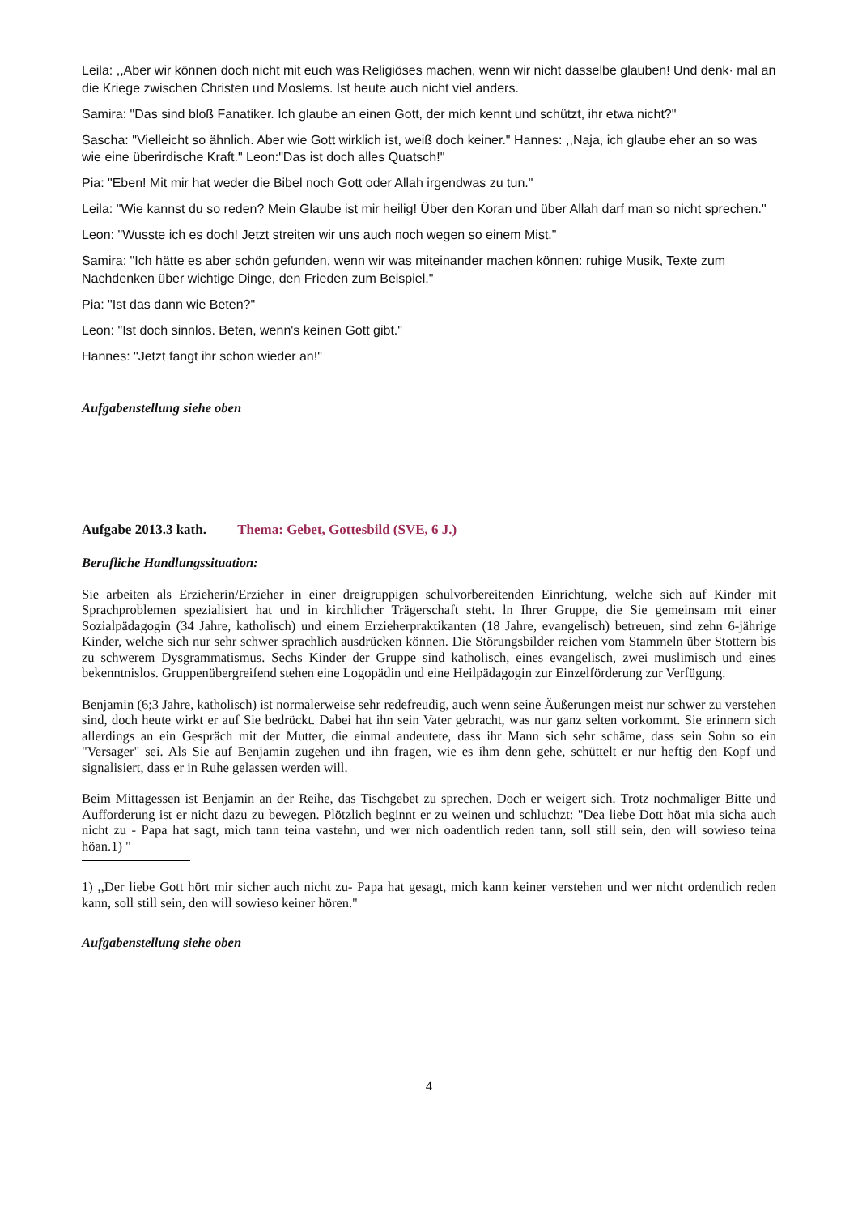Leila: ,,Aber wir können doch nicht mit euch was Religiöses machen, wenn wir nicht dasselbe glauben! Und denk· mal an die Kriege zwischen Christen und Moslems. Ist heute auch nicht viel anders.
Samira: "Das sind bloß Fanatiker. Ich glaube an einen Gott, der mich kennt und schützt, ihr etwa nicht?"
Sascha: "Vielleicht so ähnlich. Aber wie Gott wirklich ist, weiß doch keiner." Hannes: ,,Naja, ich glaube eher an so was wie eine überirdische Kraft." Leon:"Das ist doch alles Quatsch!"
Pia: "Eben! Mit mir hat weder die Bibel noch Gott oder Allah irgendwas zu tun."
Leila: "Wie kannst du so reden? Mein Glaube ist mir heilig! Über den Koran und über Allah darf man so nicht sprechen."
Leon: "Wusste ich es doch! Jetzt streiten wir uns auch noch wegen so einem Mist."
Samira: "Ich hätte es aber schön gefunden, wenn wir was miteinander machen können: ruhige Musik, Texte zum Nachdenken über wichtige Dinge, den Frieden zum Beispiel."
Pia: "Ist das dann wie Beten?"
Leon: "Ist doch sinnlos. Beten, wenn's keinen Gott gibt."
Hannes: "Jetzt fangt ihr schon wieder an!"
Aufgabenstellung siehe oben
Aufgabe 2013.3 kath. Thema: Gebet, Gottesbild (SVE, 6 J.)
Berufliche Handlungssituation:
Sie arbeiten als Erzieherin/Erzieher in einer dreigruppigen schulvorbereitenden Einrichtung, welche sich auf Kinder mit Sprachproblemen spezialisiert hat und in kirchlicher Trägerschaft steht. ln Ihrer Gruppe, die Sie gemeinsam mit einer Sozialpädagogin (34 Jahre, katholisch) und einem Erzieherpraktikanten (18 Jahre, evangelisch) betreuen, sind zehn 6-jährige Kinder, welche sich nur sehr schwer sprachlich ausdrücken können. Die Störungsbilder reichen vom Stammeln über Stottern bis zu schwerem Dysgrammatismus. Sechs Kinder der Gruppe sind katholisch, eines evangelisch, zwei muslimisch und eines bekenntnislos. Gruppenübergreifend stehen eine Logopädin und eine Heilpädagogin zur Einzelförderung zur Verfügung.
Benjamin (6;3 Jahre, katholisch) ist normalerweise sehr redefreudig, auch wenn seine Äußerungen meist nur schwer zu verstehen sind, doch heute wirkt er auf Sie bedrückt. Dabei hat ihn sein Vater gebracht, was nur ganz selten vorkommt. Sie erinnern sich allerdings an ein Gespräch mit der Mutter, die einmal andeutete, dass ihr Mann sich sehr schäme, dass sein Sohn so ein "Versager" sei. Als Sie auf Benjamin zugehen und ihn fragen, wie es ihm denn gehe, schüttelt er nur heftig den Kopf und signalisiert, dass er in Ruhe gelassen werden will.
Beim Mittagessen ist Benjamin an der Reihe, das Tischgebet zu sprechen. Doch er weigert sich. Trotz nochmaliger Bitte und Aufforderung ist er nicht dazu zu bewegen. Plötzlich beginnt er zu weinen und schluchzt: "Dea liebe Dott höat mia sicha auch nicht zu - Papa hat sagt, mich tann teina vastehn, und wer nich oadentlich reden tann, soll still sein, den will sowieso teina höan.1) "
1) ,,Der liebe Gott hört mir sicher auch nicht zu- Papa hat gesagt, mich kann keiner verstehen und wer nicht ordentlich reden kann, soll still sein, den will sowieso keiner hören."
Aufgabenstellung siehe oben
4